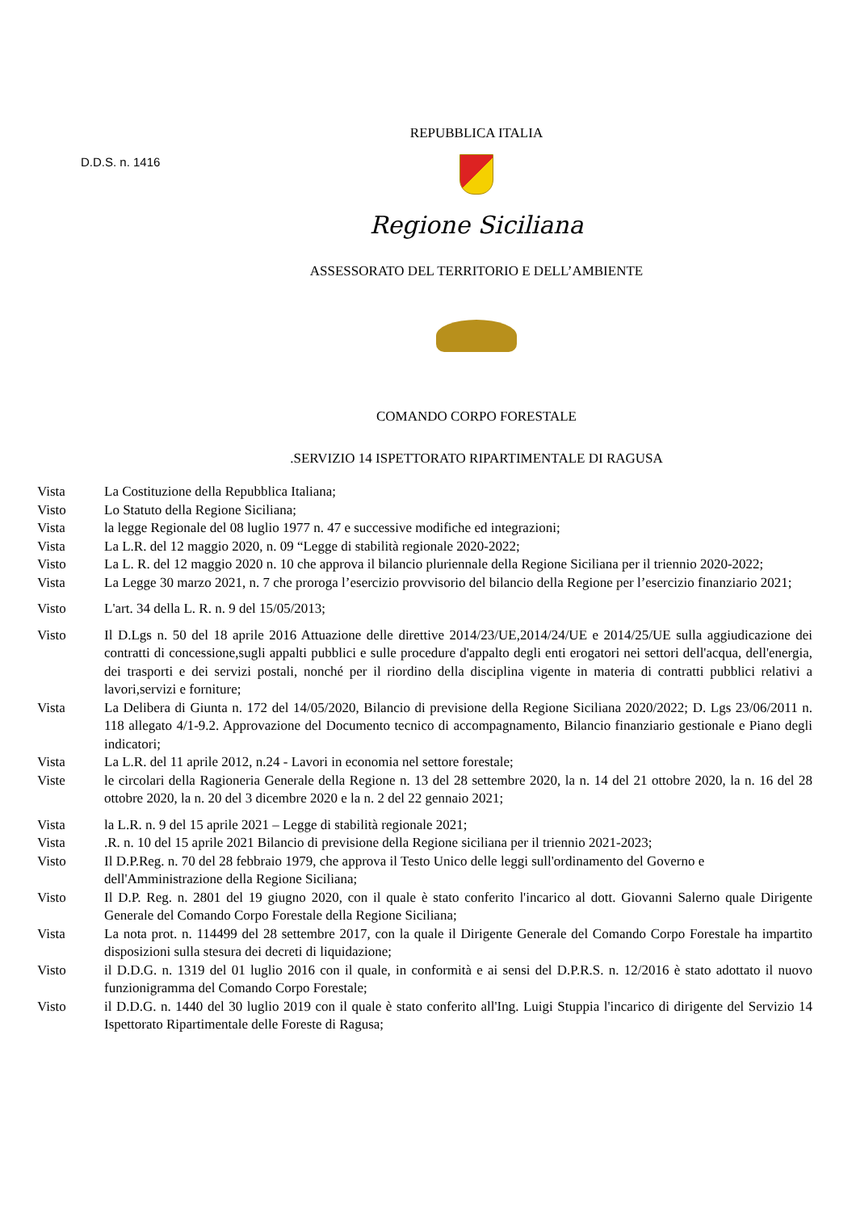D.D.S. n. 1416
REPUBBLICA ITALIA
Regione Siciliana
ASSESSORATO DEL TERRITORIO E DELL’AMBIENTE
COMANDO CORPO FORESTALE
.SERVIZIO 14 ISPETTORATO RIPARTIMENTALE DI RAGUSA
| Vista | La Costituzione della Repubblica Italiana; |
| Visto | Lo Statuto della Regione Siciliana; |
| Vista | la legge Regionale del 08 luglio 1977 n. 47 e successive modifiche ed integrazioni; |
| Vista | La L.R. del 12 maggio 2020, n. 09 “Legge di stabilità regionale 2020-2022; |
| Visto | La L. R. del 12 maggio 2020 n. 10 che approva il bilancio pluriennale della Regione Siciliana per il triennio 2020-2022; |
| Vista | La Legge 30 marzo 2021, n. 7 che proroga l’esercizio provvisorio del bilancio della Regione per l’esercizio finanziario 2021; |
| Visto | L'art. 34 della L. R. n. 9 del 15/05/2013; |
| Visto | Il D.Lgs n. 50 del 18 aprile 2016 Attuazione delle direttive 2014/23/UE,2014/24/UE e 2014/25/UE sulla aggiudicazione dei contratti di concessione,sugli appalti pubblici e sulle procedure d'appalto degli enti erogatori nei settori dell'acqua, dell'energia, dei trasporti e dei servizi postali, nonché per il riordino della disciplina vigente in materia di contratti pubblici relativi a lavori,servizi e forniture; |
| Vista | La Delibera di Giunta n. 172 del 14/05/2020, Bilancio di previsione della Regione Siciliana 2020/2022; D. Lgs 23/06/2011 n. 118 allegato 4/1-9.2. Approvazione del Documento tecnico di accompagnamento, Bilancio finanziario gestionale e Piano degli indicatori; |
| Vista | La L.R. del 11 aprile 2012, n.24 - Lavori in economia nel settore forestale; |
| Viste | le circolari della Ragioneria Generale della Regione n. 13 del 28 settembre 2020, la n. 14 del 21 ottobre 2020, la n. 16 del 28 ottobre 2020, la n. 20 del 3 dicembre 2020 e la n. 2 del 22 gennaio 2021; |
| Vista | la L.R. n. 9 del 15 aprile 2021 – Legge di stabilità regionale 2021; |
| Vista | .R. n. 10 del 15 aprile 2021 Bilancio di previsione della Regione siciliana per il triennio 2021-2023; |
| Visto | Il D.P.Reg. n. 70 del 28 febbraio 1979, che approva il Testo Unico delle leggi sull'ordinamento del Governo e dell'Amministrazione della Regione Siciliana; |
| Visto | Il D.P. Reg. n. 2801 del 19 giugno 2020, con il quale è stato conferito l'incarico al dott. Giovanni Salerno quale Dirigente Generale del Comando Corpo Forestale della Regione Siciliana; |
| Vista | La nota prot. n. 114499 del 28 settembre 2017, con la quale il Dirigente Generale del Comando Corpo Forestale ha impartito disposizioni sulla stesura dei decreti di liquidazione; |
| Visto | il D.D.G. n. 1319 del 01 luglio 2016 con il quale, in conformità e ai sensi del D.P.R.S. n. 12/2016 è stato adottato il nuovo funzionigramma del Comando Corpo Forestale; |
| Visto | il D.D.G. n. 1440 del 30 luglio 2019 con il quale è stato conferito all'Ing. Luigi Stuppia l'incarico di dirigente del Servizio 14 Ispettorato Ripartimentale delle Foreste di Ragusa; |